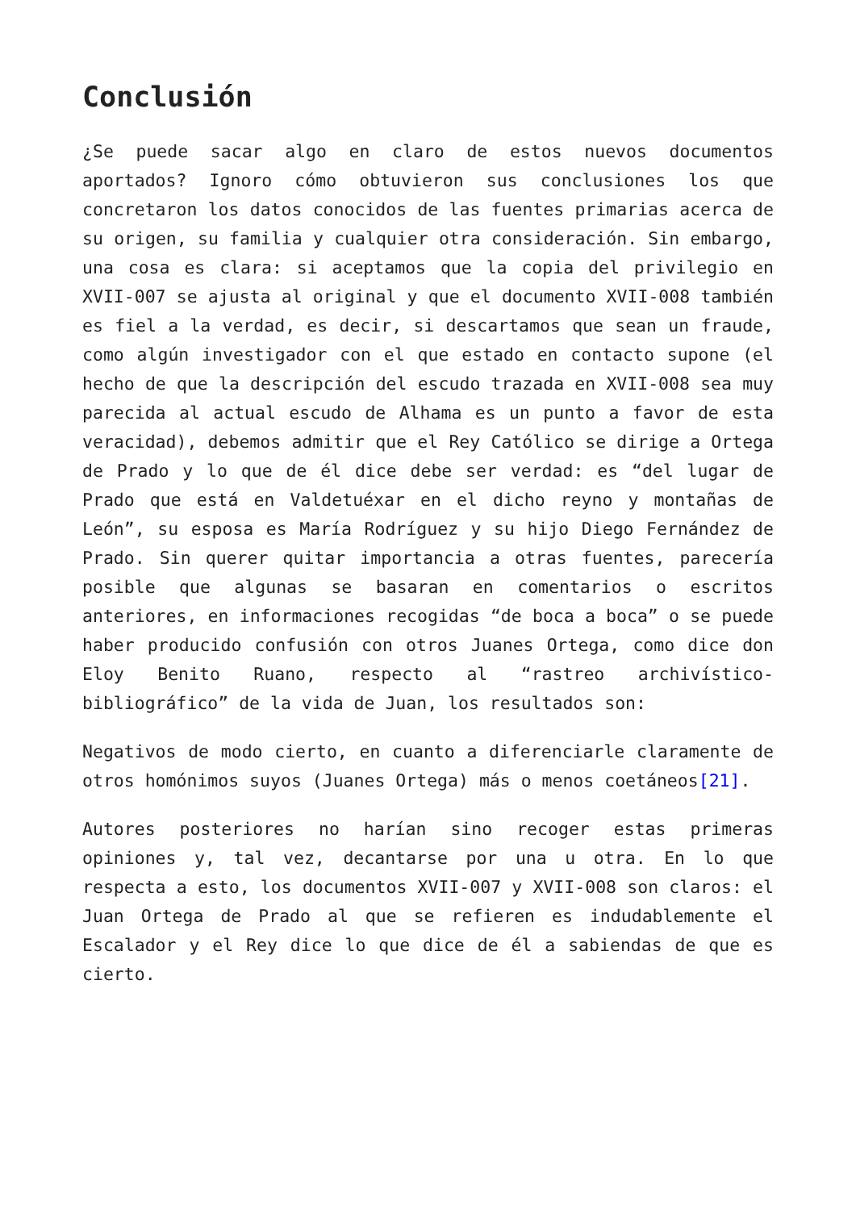Conclusión
¿Se puede sacar algo en claro de estos nuevos documentos aportados? Ignoro cómo obtuvieron sus conclusiones los que concretaron los datos conocidos de las fuentes primarias acerca de su origen, su familia y cualquier otra consideración. Sin embargo, una cosa es clara: si aceptamos que la copia del privilegio en XVII-007 se ajusta al original y que el documento XVII-008 también es fiel a la verdad, es decir, si descartamos que sean un fraude, como algún investigador con el que estado en contacto supone (el hecho de que la descripción del escudo trazada en XVII-008 sea muy parecida al actual escudo de Alhama es un punto a favor de esta veracidad), debemos admitir que el Rey Católico se dirige a Ortega de Prado y lo que de él dice debe ser verdad: es “del lugar de Prado que está en Valdetuéxar en el dicho reyno y montañas de León”, su esposa es María Rodríguez y su hijo Diego Fernández de Prado. Sin querer quitar importancia a otras fuentes, parecería posible que algunas se basaran en comentarios o escritos anteriores, en informaciones recogidas “de boca a boca” o se puede haber producido confusión con otros Juanes Ortega, como dice don Eloy Benito Ruano, respecto al “rastreo archivístico-bibliográfico” de la vida de Juan, los resultados son:
Negativos de modo cierto, en cuanto a diferenciarle claramente de otros homónimos suyos (Juanes Ortega) más o menos coetáneos[21].
Autores posteriores no harían sino recoger estas primeras opiniones y, tal vez, decantarse por una u otra. En lo que respecta a esto, los documentos XVII-007 y XVII-008 son claros: el Juan Ortega de Prado al que se refieren es indudablemente el Escalador y el Rey dice lo que dice de él a sabiendas de que es cierto.